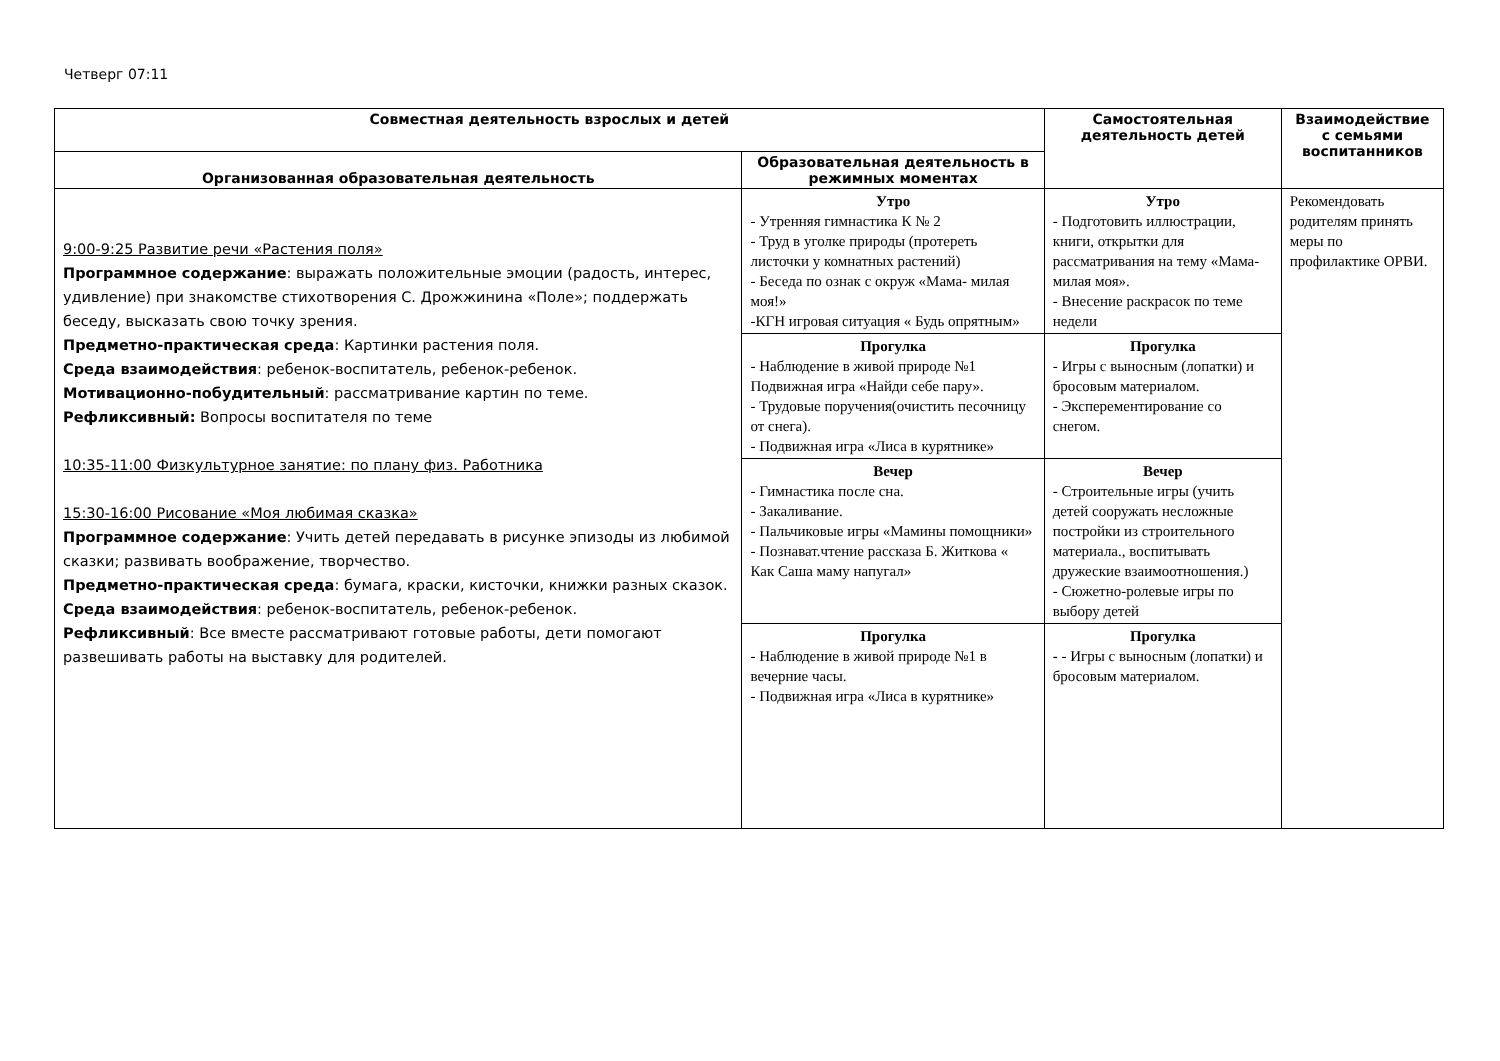Четверг 07:11
| Совместная деятельность взрослых и детей | | Самостоятельная деятельность детей | Взаимодействие с семьями воспитанников |
| --- | --- | --- | --- |
| Организованная образовательная деятельность | Образовательная деятельность в режимных моментах | | |
| 9:00-9:25 Развитие речи «Растения поля» Программное содержание : выражать положительные эмоции (радость, интерес, удивление) при знакомстве стихотворения С. Дрожжинина «Поле»; поддержать беседу, высказать свою точку зрения. Предметно-практическая среда : Картинки растения поля. Среда взаимодействия : ребенок-воспитатель, ребенок-ребенок. Мотивационно-побудительный : рассматривание картин по теме. Рефликсивный: Вопросы воспитателя по теме 10:35-11:00 Физкультурное занятие: по плану физ. Работника 15:30-16:00 Рисование «Моя любимая сказка» Программное содержание : Учить детей передавать в рисунке эпизоды из любимой сказки; развивать воображение, творчество. Предметно-практическая среда : бумага, краски, кисточки, книжки разных сказок. Среда взаимодействия : ребенок-воспитатель, ребенок-ребенок. Рефликсивный : Все вместе рассматривают готовые работы, дети помогают развешивать работы на выставку для родителей. | Утро - Утренняя гимнастика К № 2 - Труд в уголке природы (протереть листочки у комнатных растений) - Беседа по ознак с окруж «Мама- милая моя!» -КГН игровая ситуация « Будь опрятным» | Утро - Подготовить иллюстрации, книги, открытки для рассматривания на тему «Мама- милая моя». - Внесение раскрасок по теме недели | Рекомендовать родителям принять меры по профилактике ОРВИ. |
| | Прогулка - Наблюдение в живой природе №1 Подвижная игра «Найди себе пару». - Трудовые поручения(очистить песочницу от снега). - Подвижная игра «Лиса в курятнике» | Прогулка - Игры с выносным (лопатки) и бросовым материалом. - Эксперементирование со снегом. | |
| | Вечер - Гимнастика после сна. - Закаливание. - Пальчиковые игры «Мамины помощники» - Познават.чтение рассказа Б. Житкова « Как Саша маму напугал» | Вечер - Строительные игры (учить детей сооружать несложные постройки из строительного материала., воспитывать дружеские взаимоотношения.) - Сюжетно-ролевые игры по выбору детей | |
| | Прогулка - Наблюдение в живой природе №1 в вечерние часы. - Подвижная игра «Лиса в курятнике» | Прогулка - - Игры с выносным (лопатки) и бросовым материалом. | |